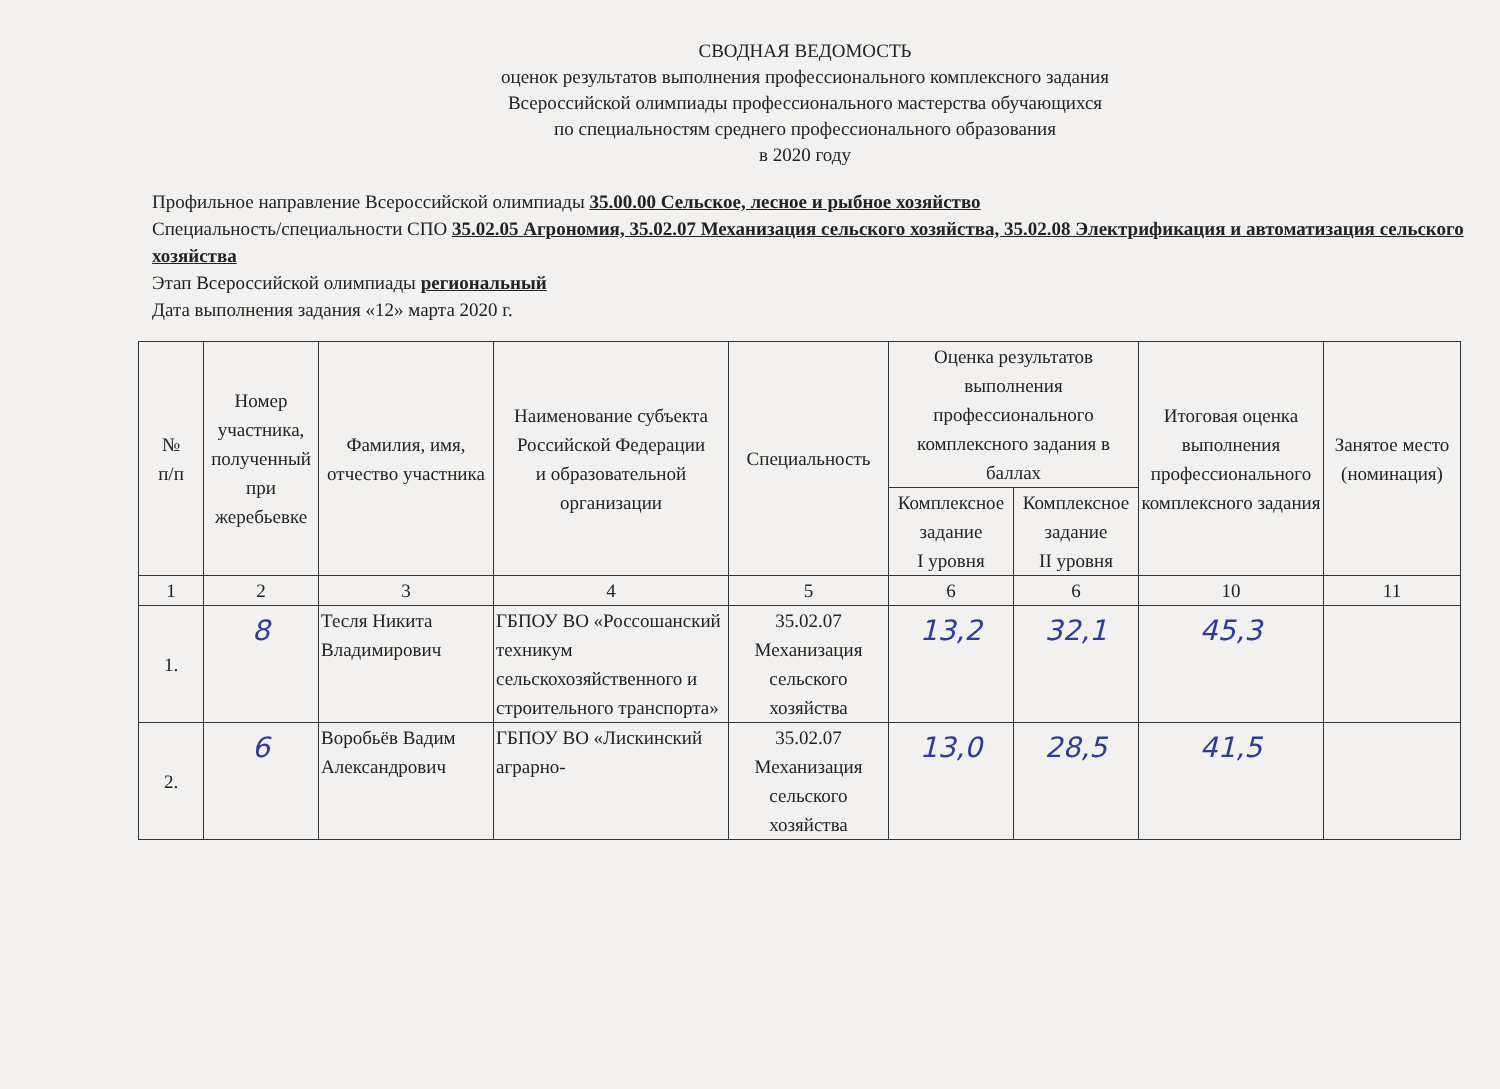СВОДНАЯ ВЕДОМОСТЬ
оценок результатов выполнения профессионального комплексного задания
Всероссийской олимпиады профессионального мастерства обучающихся
по специальностям среднего профессионального образования
в 2020 году
Профильное направление Всероссийской олимпиады 35.00.00 Сельское, лесное и рыбное хозяйство
Специальность/специальности СПО 35.02.05 Агрономия, 35.02.07 Механизация сельского хозяйства, 35.02.08 Электрификация и автоматизация сельского хозяйства
Этап Всероссийской олимпиады региональный
Дата выполнения задания «12» марта 2020 г.
| № п/п | Номер участника, полученный при жеребьевке | Фамилия, имя, отчество участника | Наименование субъекта Российской Федерации и образовательной организации | Специальность | Оценка результатов выполнения профессионального комплексного задания в баллах | | Итоговая оценка выполнения профессионального комплексного задания | Занятое место (номинация) |
| --- | --- | --- | --- | --- | --- | --- | --- | --- |
| | | | | | Комплексное задание I уровня | Комплексное задание II уровня | | |
| 1 | 2 | 3 | 4 | 5 | 6 | 6 | 10 | 11 |
| 1. | 8 | Тесля Никита Владимирович | ГБПОУ ВО «Россошанский техникум сельскохозяйственного и строительного транспорта» | 35.02.07 Механизация сельского хозяйства | 13,2 | 32,1 | 45,3 | |
| 2. | 6 | Воробьёв Вадим Александрович | ГБПОУ ВО «Лискинский аграрно- | 35.02.07 Механизация сельского хозяйства | 13,0 | 28,5 | 41,5 | |